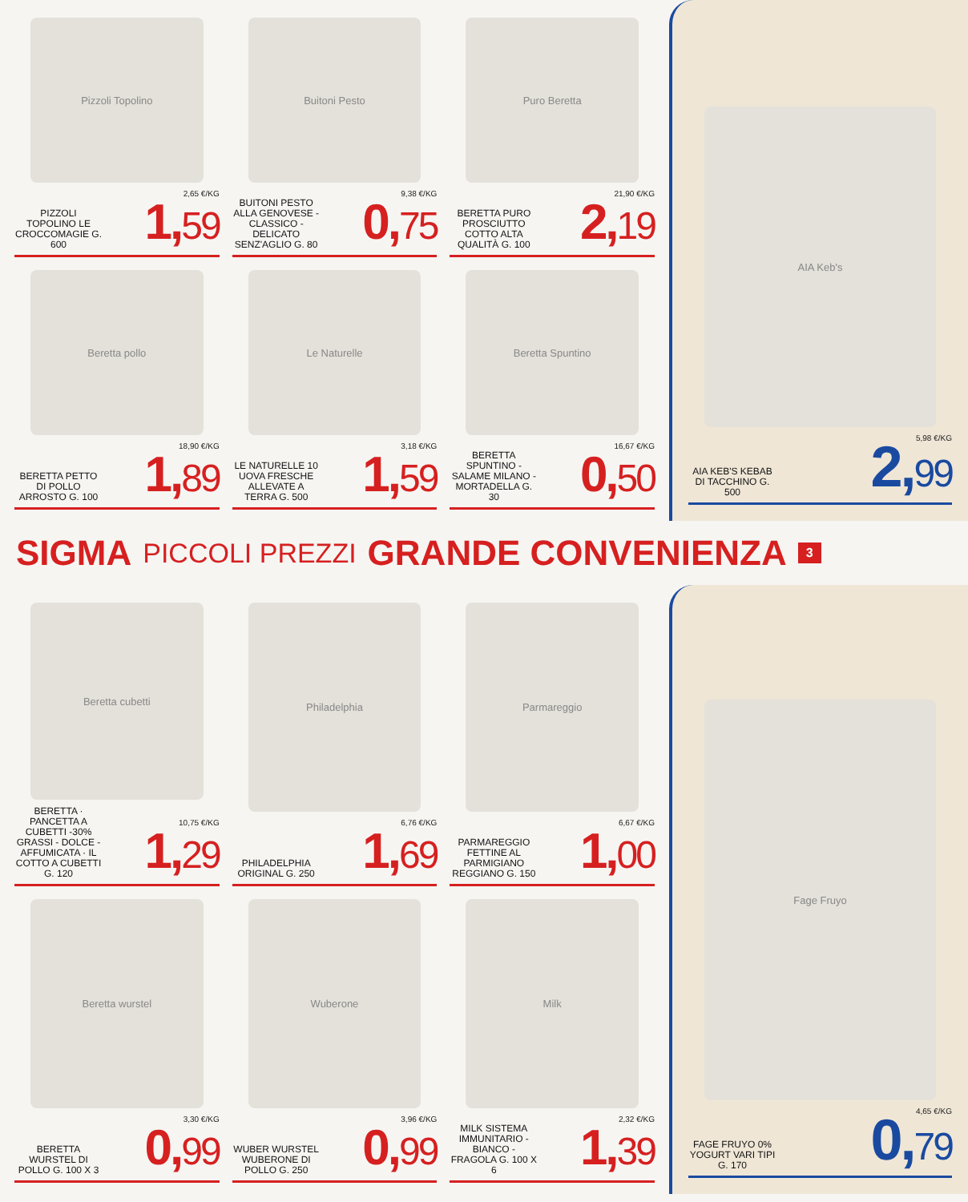Pizzoli Topolino
PIZZOLI TOPOLINO LE CROCCOMAGIE G. 600
2,65 €/KG
1,59
Buitoni Pesto
BUITONI PESTO ALLA GENOVESE - CLASSICO - DELICATO SENZ'AGLIO G. 80
9,38 €/KG
0,75
Puro Beretta
BERETTA PURO PROSCIUTTO COTTO ALTA QUALITÀ G. 100
21,90 €/KG
2,19
Beretta pollo
BERETTA PETTO DI POLLO ARROSTO G. 100
18,90 €/KG
1,89
Le Naturelle
LE NATURELLE 10 UOVA FRESCHE ALLEVATE A TERRA G. 500
3,18 €/KG
1,59
Beretta Spuntino
BERETTA SPUNTINO - SALAME MILANO - MORTADELLA G. 30
16,67 €/KG
0,50
AIA Keb's
AIA KEB'S KEBAB DI TACCHINO G. 500
5,98 €/KG
2,99
SIGMA PICCOLI PREZZI GRANDE CONVENIENZA 3
Beretta cubetti
BERETTA · PANCETTA A CUBETTI -30% GRASSI - DOLCE - AFFUMICATA · IL COTTO A CUBETTI G. 120
10,75 €/KG
1,29
Philadelphia
PHILADELPHIA ORIGINAL G. 250
6,76 €/KG
1,69
Parmareggio
PARMAREGGIO FETTINE AL PARMIGIANO REGGIANO G. 150
6,67 €/KG
1,00
Beretta wurstel
BERETTA WURSTEL DI POLLO G. 100 X 3
3,30 €/KG
0,99
Wuberone
WUBER WURSTEL WUBERONE DI POLLO G. 250
3,96 €/KG
0,99
Milk
MILK SISTEMA IMMUNITARIO - BIANCO - FRAGOLA G. 100 X 6
2,32 €/KG
1,39
Fage Fruyo
FAGE FRUYO 0% YOGURT VARI TIPI G. 170
4,65 €/KG
0,79